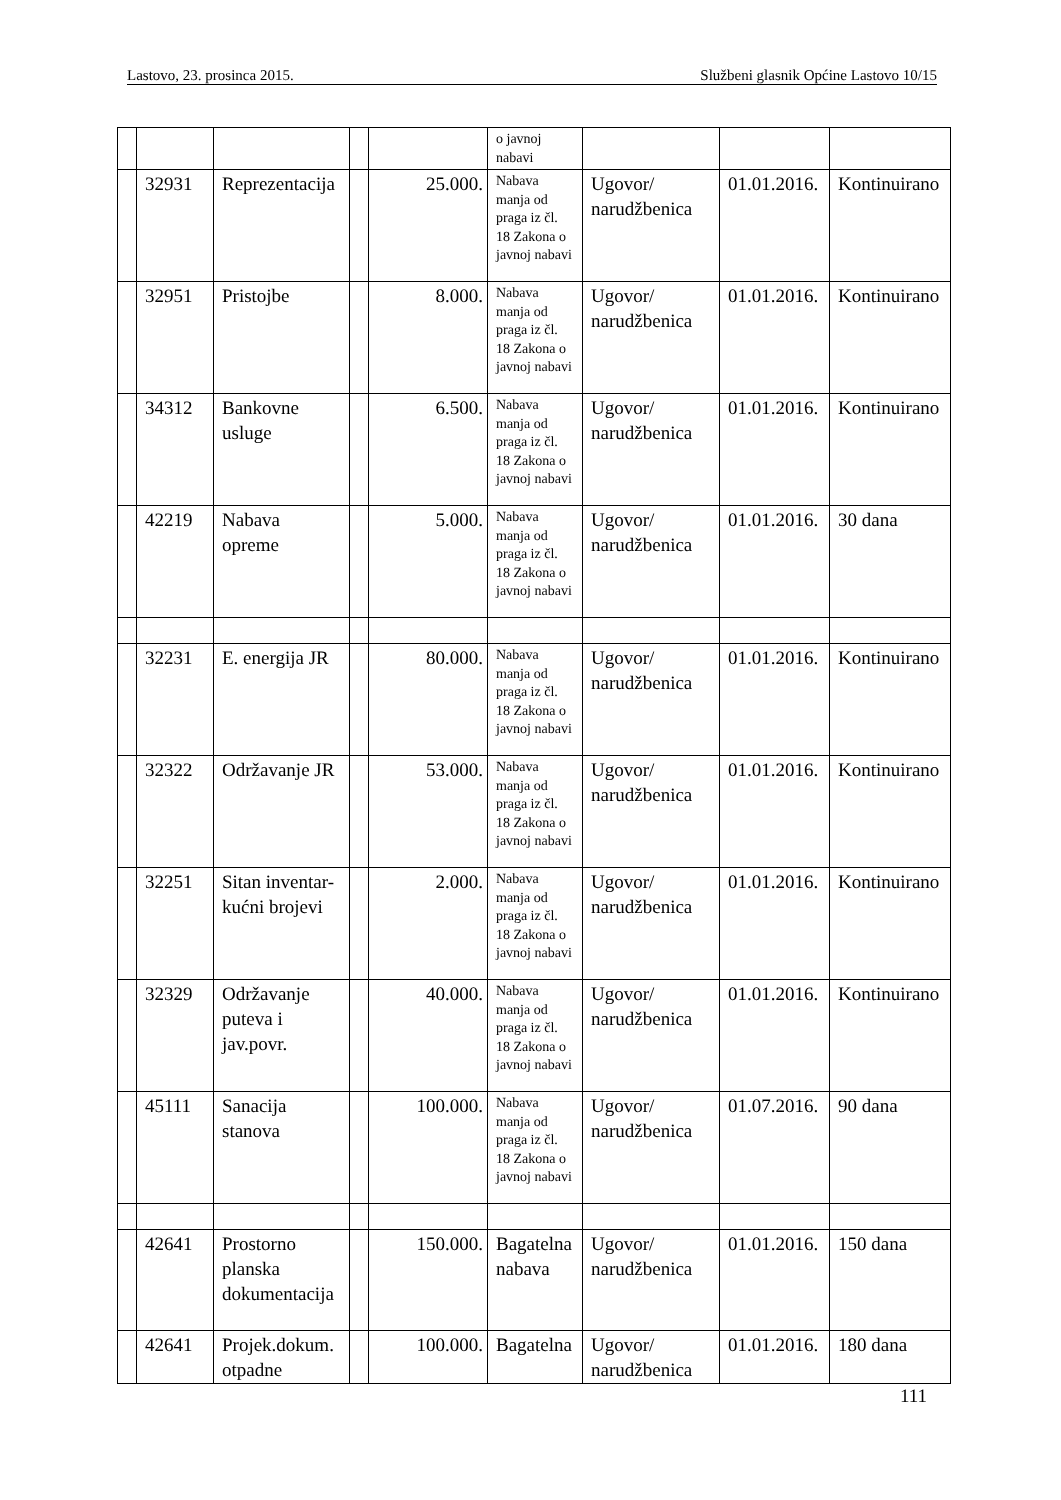Lastovo, 23. prosinca 2015. Službeni glasnik Općine Lastovo 10/15
| | | | | | o javnoj nabavi | | | |
| | 32931 | Reprezentacija | | 25.000. | Nabava manja od praga iz čl. 18 Zakona o javnoj nabavi | Ugovor/ narudžbenica | 01.01.2016. | Kontinuirano |
| | 32951 | Pristojbe | | 8.000. | Nabava manja od praga iz čl. 18 Zakona o javnoj nabavi | Ugovor/ narudžbenica | 01.01.2016. | Kontinuirano |
| | 34312 | Bankovne usluge | | 6.500. | Nabava manja od praga iz čl. 18 Zakona o javnoj nabavi | Ugovor/ narudžbenica | 01.01.2016. | Kontinuirano |
| | 42219 | Nabava opreme | | 5.000. | Nabava manja od praga iz čl. 18 Zakona o javnoj nabavi | Ugovor/ narudžbenica | 01.01.2016. | 30 dana |
| | 32231 | E. energija JR | | 80.000. | Nabava manja od praga iz čl. 18 Zakona o javnoj nabavi | Ugovor/ narudžbenica | 01.01.2016. | Kontinuirano |
| | 32322 | Održavanje JR | | 53.000. | Nabava manja od praga iz čl. 18 Zakona o javnoj nabavi | Ugovor/ narudžbenica | 01.01.2016. | Kontinuirano |
| | 32251 | Sitan inventar-kućni brojevi | | 2.000. | Nabava manja od praga iz čl. 18 Zakona o javnoj nabavi | Ugovor/ narudžbenica | 01.01.2016. | Kontinuirano |
| | 32329 | Održavanje puteva i jav.povr. | | 40.000. | Nabava manja od praga iz čl. 18 Zakona o javnoj nabavi | Ugovor/ narudžbenica | 01.01.2016. | Kontinuirano |
| | 45111 | Sanacija stanova | | 100.000. | Nabava manja od praga iz čl. 18 Zakona o javnoj nabavi | Ugovor/ narudžbenica | 01.07.2016. | 90 dana |
| | 42641 | Prostorno planska dokumentacija | | 150.000. | Bagatelna nabava | Ugovor/ narudžbenica | 01.01.2016. | 150 dana |
| | 42641 | Projek.dokum. otpadne | | 100.000. | Bagatelna | Ugovor/ narudžbenica | 01.01.2016. | 180 dana |
111